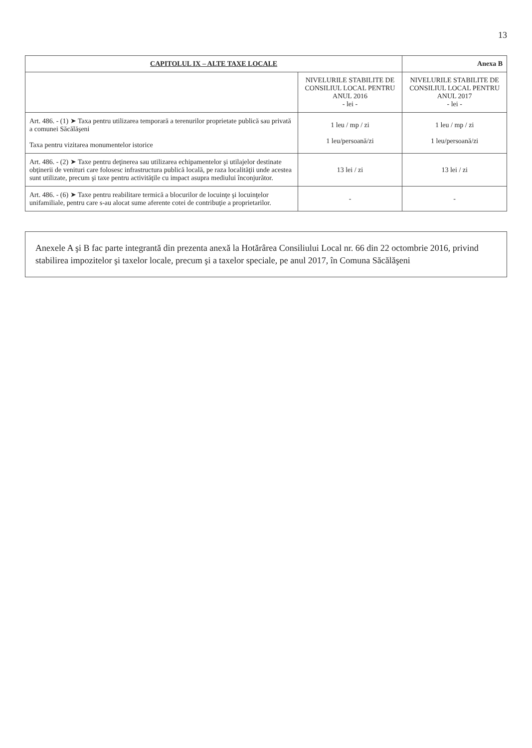13
| CAPITOLUL IX – ALTE TAXE LOCALE | | Anexa B |
| | NIVELURILE STABILITE DE CONSILIUL LOCAL PENTRU ANUL 2016 - lei - | NIVELURILE STABILITE DE CONSILIUL LOCAL PENTRU ANUL 2017 - lei - |
| Art. 486. - (1) ➤ Taxa pentru utilizarea temporară a terenurilor proprietate publică sau privată a comunei Săcălăşeni Taxa pentru vizitarea monumentelor istorice | 1 leu / mp / zi 1 leu/persoană/zi | 1 leu / mp / zi 1 leu/persoană/zi |
| Art. 486. - (2) ➤ Taxe pentru deţinerea sau utilizarea echipamentelor şi utilajelor destinate obţinerii de venituri care folosesc infrastructura publică locală, pe raza localităţii unde acestea sunt utilizate, precum şi taxe pentru activităţile cu impact asupra mediului înconjurător. | 13 lei / zi | 13 lei / zi |
| Art. 486. - (6) ➤ Taxe pentru reabilitare termică a blocurilor de locuinţe şi locuinţelor unifamiliale, pentru care s-au alocat sume aferente cotei de contribuţie a proprietarilor. | - | - |
Anexele A şi B fac parte integrantă din prezenta anexă la Hotărârea Consiliului Local nr. 66 din 22 octombrie 2016, privind stabilirea impozitelor şi taxelor locale, precum şi a taxelor speciale, pe anul 2017, în Comuna Săcălăşeni